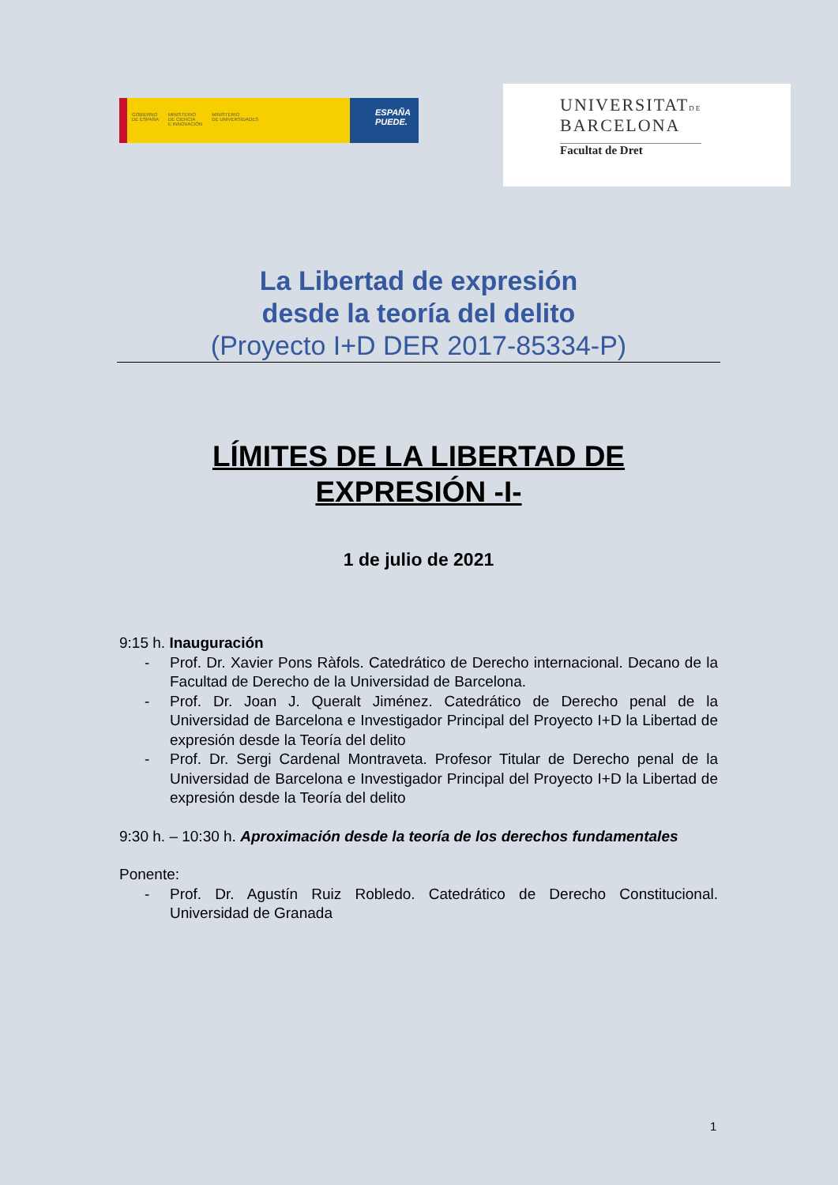GOBIERNO
DE ESPAÑA
MINISTERIO
DE CIENCIA
E INNOVACIÓN
MINISTERIO
DE UNIVERSIDADES
ESPAÑA
PUEDE.
UNIVERSITATDE
BARCELONA
Facultat de Dret
La Libertad de expresión
desde la teoría del delito
(Proyecto I+D DER 2017-85334-P)
LÍMITES DE LA LIBERTAD DE
EXPRESIÓN -I-
1 de julio de 2021
9:15 h. Inauguración
- Prof. Dr. Xavier Pons Ràfols. Catedrático de Derecho internacional. Decano de la Facultad de Derecho de la Universidad de Barcelona.
- Prof. Dr. Joan J. Queralt Jiménez. Catedrático de Derecho penal de la Universidad de Barcelona e Investigador Principal del Proyecto I+D la Libertad de expresión desde la Teoría del delito
- Prof. Dr. Sergi Cardenal Montraveta. Profesor Titular de Derecho penal de la Universidad de Barcelona e Investigador Principal del Proyecto I+D la Libertad de expresión desde la Teoría del delito
9:30 h. – 10:30 h. Aproximación desde la teoría de los derechos fundamentales
Ponente:
- Prof. Dr. Agustín Ruiz Robledo. Catedrático de Derecho Constitucional. Universidad de Granada
1